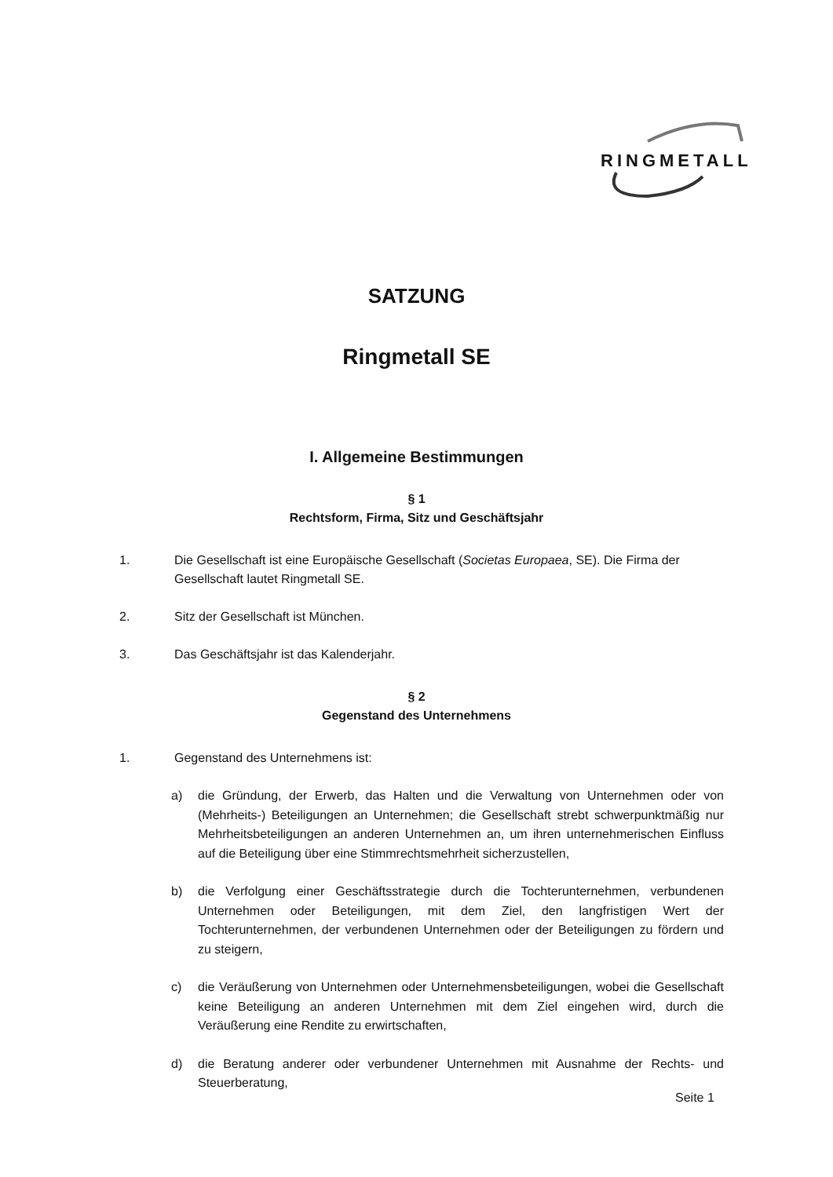RINGMETALL
SATZUNG
Ringmetall SE
I. Allgemeine Bestimmungen
§ 1
Rechtsform, Firma, Sitz und Geschäftsjahr
1. Die Gesellschaft ist eine Europäische Gesellschaft (Societas Europaea, SE). Die Firma der Gesellschaft lautet Ringmetall SE.
2. Sitz der Gesellschaft ist München.
3. Das Geschäftsjahr ist das Kalenderjahr.
§ 2
Gegenstand des Unternehmens
1. Gegenstand des Unternehmens ist:
a) die Gründung, der Erwerb, das Halten und die Verwaltung von Unternehmen oder von (Mehrheits-) Beteiligungen an Unternehmen; die Gesellschaft strebt schwerpunktmäßig nur Mehrheitsbeteiligungen an anderen Unternehmen an, um ihren unternehmerischen Einfluss auf die Beteiligung über eine Stimmrechtsmehrheit sicherzustellen,
b) die Verfolgung einer Geschäftsstrategie durch die Tochterunternehmen, verbundenen Unternehmen oder Beteiligungen, mit dem Ziel, den langfristigen Wert der Tochterunternehmen, der verbundenen Unternehmen oder der Beteiligungen zu fördern und zu steigern,
c) die Veräußerung von Unternehmen oder Unternehmensbeteiligungen, wobei die Gesellschaft keine Beteiligung an anderen Unternehmen mit dem Ziel eingehen wird, durch die Veräußerung eine Rendite zu erwirtschaften,
d) die Beratung anderer oder verbundener Unternehmen mit Ausnahme der Rechts- und Steuerberatung,
Seite 1